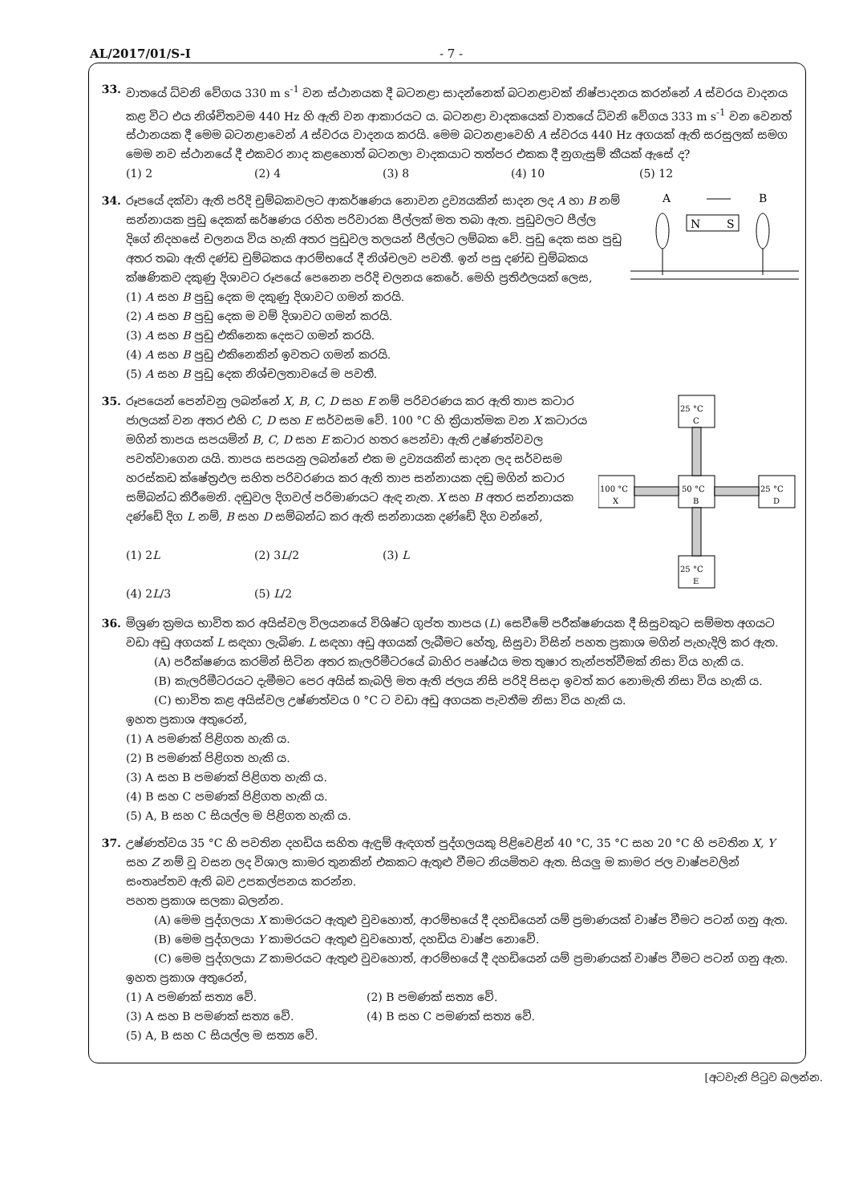AL/2017/01/S-I - 7 -
33. වාතයේ ධ්වනි වේගය 330 m s<sup>-1</sup> වන ස්ථානයක දී බටනළා සාදන්නෙක් බටනළාවක් නිෂ්පාදනය කරන්නේ A ස්වරය වාදනය කළ විට එය නිශ්චිතවම 440 Hz හි ඇති වන ආකාරයට ය. බටනළා වාදකයෙක් වාතයේ ධ්වනි වේගය 333 m s<sup>-1</sup> වන වෙනත් ස්ථානයක දී මෙම බටනළාවෙන් A ස්වරය වාදනය කරයි. මෙම බටනළාවෙහි A ස්වරය 440 Hz අගයක් ඇති සරසුලක් සමග මෙම නව ස්ථානයේ දී එකවර නාද කළහොත් බටනලා වාදකයාට තත්පර එකක දී නුගැසුම් කීයක් ඇසේ ද?
(1) 2 (2) 4 (3) 8 (4) 10 (5) 12
34.
A
B
N
S
රූපයේ දක්වා ඇති පරිදි චුම්බකවලට ආකර්ෂණය නොවන ද්‍රව්‍යයකින් සාදන ලද A හා B නම් සන්නායක පුඩු දෙකක් ඝර්ෂණය රහිත පරිවාරක පීල්ලක් මත තබා ඇත. පුඩුවලට පීල්ල දිගේ නිදහසේ චලනය විය හැකි අතර පුඩුවල තලයන් පීල්ලට ලම්බක වේ. පුඩු දෙක සහ පුඩු අතර තබා ඇති දණ්ඩ චුම්බකය ආරම්භයේ දී නිශ්චලව පවතී. ඉන් පසු දණ්ඩ චුම්බකය ක්ෂණිකව දකුණු දිශාවට රූපයේ පෙනෙන පරිදි චලනය කෙරේ. මෙහි ප්‍රතිඵලයක් ලෙස,
(1) A සහ B පුඩු දෙක ම දකුණු දිශාවට ගමන් කරයි.
(2) A සහ B පුඩු දෙක ම වම් දිශාවට ගමන් කරයි.
(3) A සහ B පුඩු එකිනෙක දෙසට ගමන් කරයි.
(4) A සහ B පුඩු එකිනෙකින් ඉවතට ගමන් කරයි.
(5) A සහ B පුඩු දෙක නිශ්චලතාවයේ ම පවතී.
35.
25 °C
C
100 °C
X
50 °C
B
25 °C
D
25 °C
E
රූපයෙන් පෙන්වනු ලබන්නේ X, B, C, D සහ E නම් පරිවරණය කර ඇති තාප කටාර ජාලයක් වන අතර එහි C, D සහ E සර්වසම වේ. 100 °C හි ක්‍රියාත්මක වන X කටාරය මගින් තාපය සපයමින් B, C, D සහ E කටාර හතර පෙන්වා ඇති උෂ්ණත්වවල පවත්වාගෙන යයි. තාපය සපයනු ලබන්නේ එක ම ද්‍රව්‍යයකින් සාදන ලද සර්වසම හරස්කඩ ක්ෂේත්‍රඵල සහිත පරිවරණය කර ඇති තාප සන්නායක දඬු මගින් කටාර සම්බන්ධ කිරීමෙනි. දඬුවල දිගවල් පරිමාණයට ඇඳ නැත. X සහ B අතර සන්නායක දණ්ඩේ දිග L නම්, B සහ D සම්බන්ධ කර ඇති සන්නායක දණ්ඩේ දිග වන්නේ,
(1) 2L (2) 3L/2 (3) L
(4) 2L/3 (5) L/2
36. මිශ්‍රණ ක්‍රමය භාවිත කර අයිස්වල විලයනයේ විශිෂ්ට ගුප්ත තාපය (L) සෙවීමේ පරීක්ෂණයක දී සිසුවකුට සම්මත අගයට වඩා අඩු අගයක් L සඳහා ලැබිණ. L සඳහා අඩු අගයක් ලැබීමට හේතු, සිසුවා විසින් පහත ප්‍රකාශ මගින් පැහැදිලි කර ඇත.
(A) පරීක්ෂණය කරමින් සිටින අතර කැලරිමීටරයේ බාහිර පෘෂ්ඨය මත තුෂාර තැන්පත්වීමක් නිසා විය හැකි ය.
(B) කැලරිමීටරයට දැමීමට පෙර අයිස් කැබලි මත ඇති ජලය නිසි පරිදි පිසදා ඉවත් කර නොමැති නිසා විය හැකි ය.
(C) භාවිත කළ අයිස්වල උෂ්ණත්වය 0 °C ට වඩා අඩු අගයක පැවතීම නිසා විය හැකි ය.
ඉහත ප්‍රකාශ අතුරෙන්,
(1) A පමණක් පිළිගත හැකි ය.
(2) B පමණක් පිළිගත හැකි ය.
(3) A සහ B පමණක් පිළිගත හැකි ය.
(4) B සහ C පමණක් පිළිගත හැකි ය.
(5) A, B සහ C සියල්ල ම පිළිගත හැකි ය.
37. උෂ්ණත්වය 35 °C හි පවතින දහඩිය සහිත ඇඳුම් ඇඳගත් පුද්ගලයකු පිළිවෙළින් 40 °C, 35 °C සහ 20 °C හි පවතින X, Y සහ Z නම් වූ වසන ලද විශාල කාමර තුනකින් එකකට ඇතුළු වීමට නියමිතව ඇත. සියලු ම කාමර ජල වාෂ්පවලින් සංතෘප්තව ඇති බව උපකල්පනය කරන්න.
පහත ප්‍රකාශ සලකා බලන්න.
(A) මෙම පුද්ගලයා X කාමරයට ඇතුළු වුවහොත්, ආරම්භයේ දී දහඩියෙන් යම් ප්‍රමාණයක් වාෂ්ප වීමට පටන් ගනු ඇත.
(B) මෙම පුද්ගලයා Y කාමරයට ඇතුළු වුවහොත්, දහඩිය වාෂ්ප නොවේ.
(C) මෙම පුද්ගලයා Z කාමරයට ඇතුළු වුවහොත්, ආරම්භයේ දී දහඩියෙන් යම් ප්‍රමාණයක් වාෂ්ප වීමට පටන් ගනු ඇත.
ඉහත ප්‍රකාශ අතුරෙන්,
(1) A පමණක් සත්‍ය වේ. (2) B පමණක් සත්‍ය වේ.
(3) A සහ B පමණක් සත්‍ය වේ. (4) B සහ C පමණක් සත්‍ය වේ.
(5) A, B සහ C සියල්ල ම සත්‍ය වේ.
[අටවැනි පිටුව බලන්න.